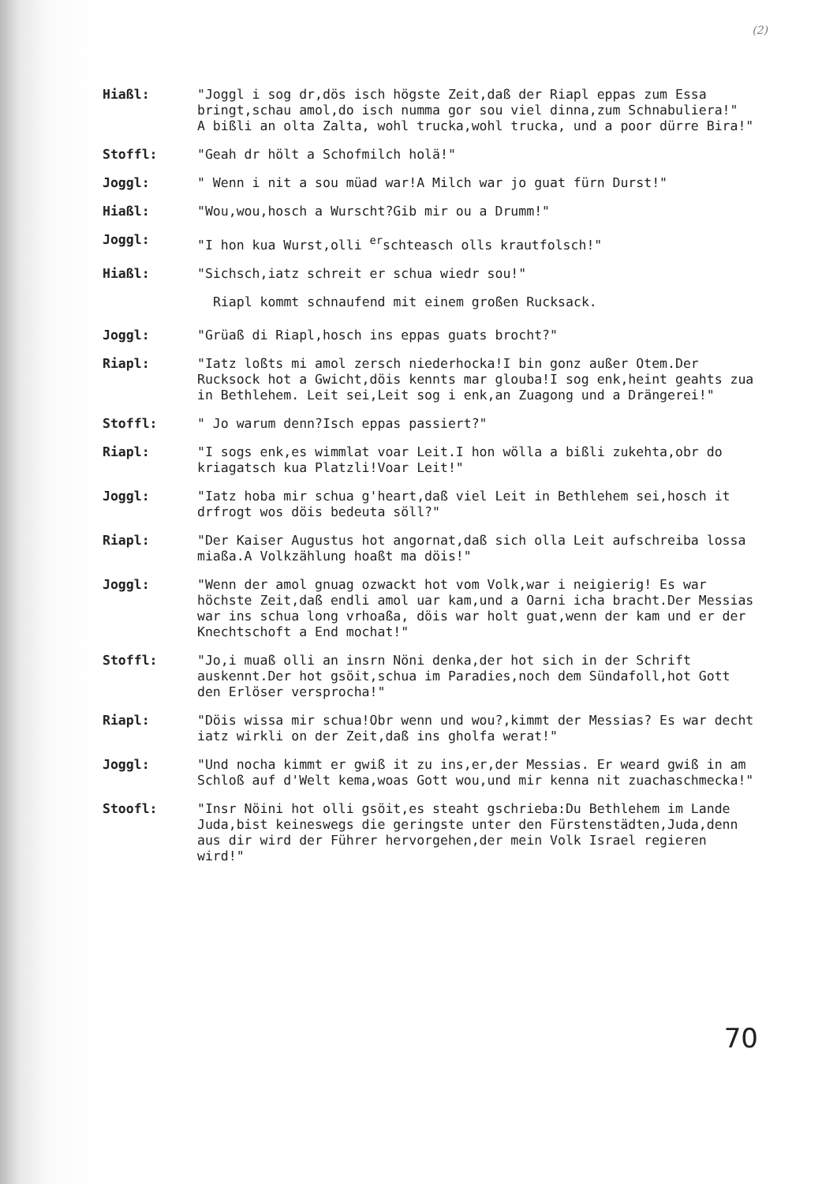(2)
Hiaßl: "Joggl i sog dr,dös isch högste Zeit,daß der Riapl eppas zum Essa bringt,schau amol,do isch numma gor sou viel dinna,zum Schnabuliera!"
A bißli an olta Zalta, wohl trucka,wohl trucka, und a poor dürre Bira!"
Stoffl: "Geah dr hölt a Schofmilch holä!"
Joggl: " Wenn i nit a sou müad war!A Milch war jo guat fürn Durst!"
Hiaßl: "Wou,wou,hosch a Wurscht?Gib mir ou a Drumm!"
Joggl: "I hon kua Wurst,olli <sup>er</sup>schteasch olls krautfolsch!"
Hiaßl: "Sichsch,iatz schreit er schua wiedr sou!"
Riapl kommt schnaufend mit einem großen Rucksack.
Joggl: "Grüaß di Riapl,hosch ins eppas guats brocht?"
Riapl: "Iatz loßts mi amol zersch niederhocka!I bin gonz außer Otem.Der Rucksock hot a Gwicht,döis kennts mar glouba!I sog enk,heint geahts zua in Bethlehem. Leit sei,Leit sog i enk,an Zuagong und a Drängerei!"
Stoffl: " Jo warum denn?Isch eppas passiert?"
Riapl: "I sogs enk,es wimmlat voar Leit.I hon wölla a bißli zukehta,obr do kriagatsch kua Platzli!Voar Leit!"
Joggl: "Iatz hoba mir schua g'heart,daß viel Leit in Bethlehem sei,hosch it drfrogt wos döis bedeuta söll?"
Riapl: "Der Kaiser Augustus hot angornat,daß sich olla Leit aufschreiba lossa miaßa.A Volkzählung hoaßt ma döis!"
Joggl: "Wenn der amol gnuag ozwackt hot vom Volk,war i neigierig! Es war höchste Zeit,daß endli amol uar kam,und a Oarni icha bracht.Der Messias war ins schua long vrhoaßa, döis war holt guat,wenn der kam und er der Knechtschoft a End mochat!"
Stoffl: "Jo,i muaß olli an insrn Nöni denka,der hot sich in der Schrift auskennt.Der hot gsöit,schua im Paradies,noch dem Sündafoll,hot Gott den Erlöser versprocha!"
Riapl: "Döis wissa mir schua!Obr wenn und wou?,kimmt der Messias? Es war decht iatz wirkli on der Zeit,daß ins gholfa werat!"
Joggl: "Und nocha kimmt er gwiß it zu ins,er,der Messias. Er weard gwiß in am Schloß auf d'Welt kema,woas Gott wou,und mir kenna nit zuachaschmecka!"
Stoofl: "Insr Nöini hot olli gsöit,es steaht gschrieba:Du Bethlehem im Lande Juda,bist keineswegs die geringste unter den Fürstenstädten,Juda,denn aus dir wird der Führer hervorgehen,der mein Volk Israel regieren wird!"
70